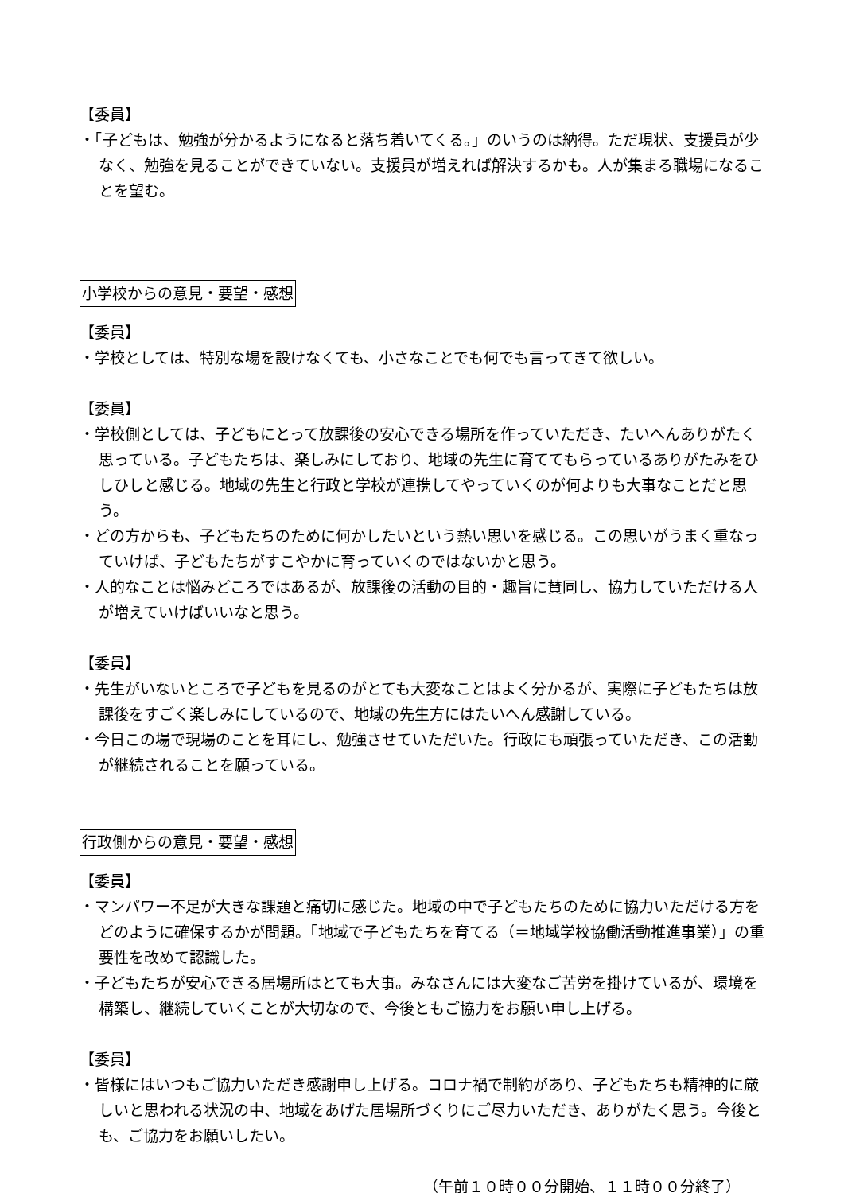【委員】
・「子どもは、勉強が分かるようになると落ち着いてくる。」のいうのは納得。ただ現状、支援員が少なく、勉強を見ることができていない。支援員が増えれば解決するかも。人が集まる職場になることを望む。
小学校からの意見・要望・感想
【委員】
・学校としては、特別な場を設けなくても、小さなことでも何でも言ってきて欲しい。
【委員】
・学校側としては、子どもにとって放課後の安心できる場所を作っていただき、たいへんありがたく思っている。子どもたちは、楽しみにしており、地域の先生に育ててもらっているありがたみをひしひしと感じる。地域の先生と行政と学校が連携してやっていくのが何よりも大事なことだと思う。
・どの方からも、子どもたちのために何かしたいという熱い思いを感じる。この思いがうまく重なっていけば、子どもたちがすこやかに育っていくのではないかと思う。
・人的なことは悩みどころではあるが、放課後の活動の目的・趣旨に賛同し、協力していただける人が増えていけばいいなと思う。
【委員】
・先生がいないところで子どもを見るのがとても大変なことはよく分かるが、実際に子どもたちは放課後をすごく楽しみにしているので、地域の先生方にはたいへん感謝している。
・今日この場で現場のことを耳にし、勉強させていただいた。行政にも頑張っていただき、この活動が継続されることを願っている。
行政側からの意見・要望・感想
【委員】
・マンパワー不足が大きな課題と痛切に感じた。地域の中で子どもたちのために協力いただける方をどのように確保するかが問題。「地域で子どもたちを育てる（＝地域学校協働活動推進事業）」の重要性を改めて認識した。
・子どもたちが安心できる居場所はとても大事。みなさんには大変なご苦労を掛けているが、環境を構築し、継続していくことが大切なので、今後ともご協力をお願い申し上げる。
【委員】
・皆様にはいつもご協力いただき感謝申し上げる。コロナ禍で制約があり、子どもたちも精神的に厳しいと思われる状況の中、地域をあげた居場所づくりにご尽力いただき、ありがたく思う。今後とも、ご協力をお願いしたい。
（午前１０時００分開始、１１時００分終了）